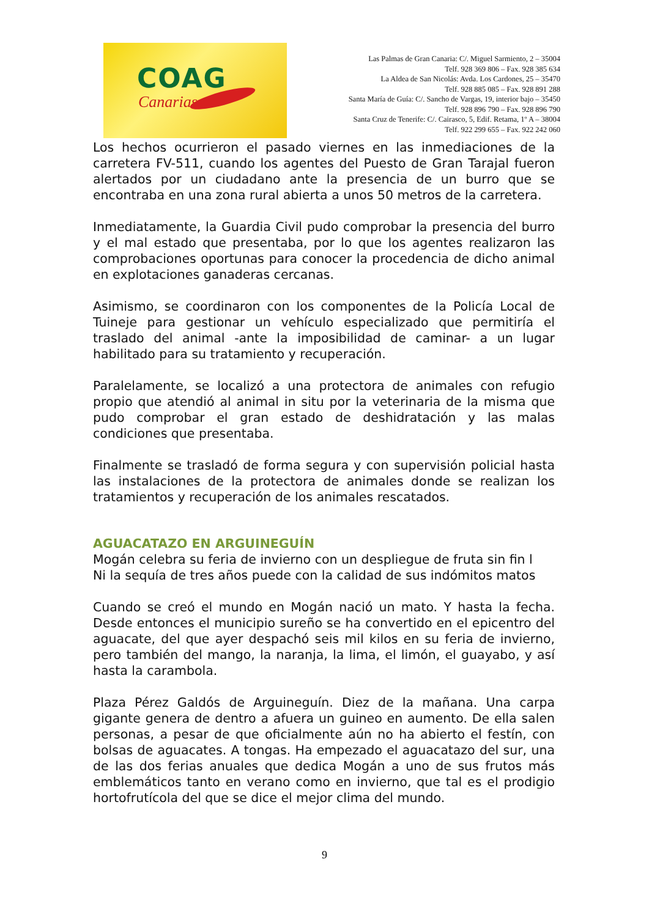COAG
Canarias
Las Palmas de Gran Canaria: C/. Miguel Sarmiento, 2 – 35004
Telf. 928 369 806 – Fax. 928 385 634
La Aldea de San Nicolás: Avda. Los Cardones, 25 – 35470
Telf. 928 885 085 – Fax. 928 891 288
Santa María de Guía: C/. Sancho de Vargas, 19, interior bajo – 35450
Telf. 928 896 790 – Fax. 928 896 790
Santa Cruz de Tenerife: C/. Cairasco, 5, Edif. Retama, 1º A – 38004
Telf. 922 299 655 – Fax. 922 242 060
Los hechos ocurrieron el pasado viernes en las inmediaciones de la carretera FV-511, cuando los agentes del Puesto de Gran Tarajal fueron alertados por un ciudadano ante la presencia de un burro que se encontraba en una zona rural abierta a unos 50 metros de la carretera.
Inmediatamente, la Guardia Civil pudo comprobar la presencia del burro y el mal estado que presentaba, por lo que los agentes realizaron las comprobaciones oportunas para conocer la procedencia de dicho animal en explotaciones ganaderas cercanas.
Asimismo, se coordinaron con los componentes de la Policía Local de Tuineje para gestionar un vehículo especializado que permitiría el traslado del animal -ante la imposibilidad de caminar- a un lugar habilitado para su tratamiento y recuperación.
Paralelamente, se localizó a una protectora de animales con refugio propio que atendió al animal in situ por la veterinaria de la misma que pudo comprobar el gran estado de deshidratación y las malas condiciones que presentaba.
Finalmente se trasladó de forma segura y con supervisión policial hasta las instalaciones de la protectora de animales donde se realizan los tratamientos y recuperación de los animales rescatados.
AGUACATAZO EN ARGUINEGUÍN
Mogán celebra su feria de invierno con un despliegue de fruta sin fin l
Ni la sequía de tres años puede con la calidad de sus indómitos matos
Cuando se creó el mundo en Mogán nació un mato. Y hasta la fecha. Desde entonces el municipio sureño se ha convertido en el epicentro del aguacate, del que ayer despachó seis mil kilos en su feria de invierno, pero también del mango, la naranja, la lima, el limón, el guayabo, y así hasta la carambola.
Plaza Pérez Galdós de Arguineguín. Diez de la mañana. Una carpa gigante genera de dentro a afuera un guineo en aumento. De ella salen personas, a pesar de que oficialmente aún no ha abierto el festín, con bolsas de aguacates. A tongas. Ha empezado el aguacatazo del sur, una de las dos ferias anuales que dedica Mogán a uno de sus frutos más emblemáticos tanto en verano como en invierno, que tal es el prodigio hortofrutícola del que se dice el mejor clima del mundo.
9